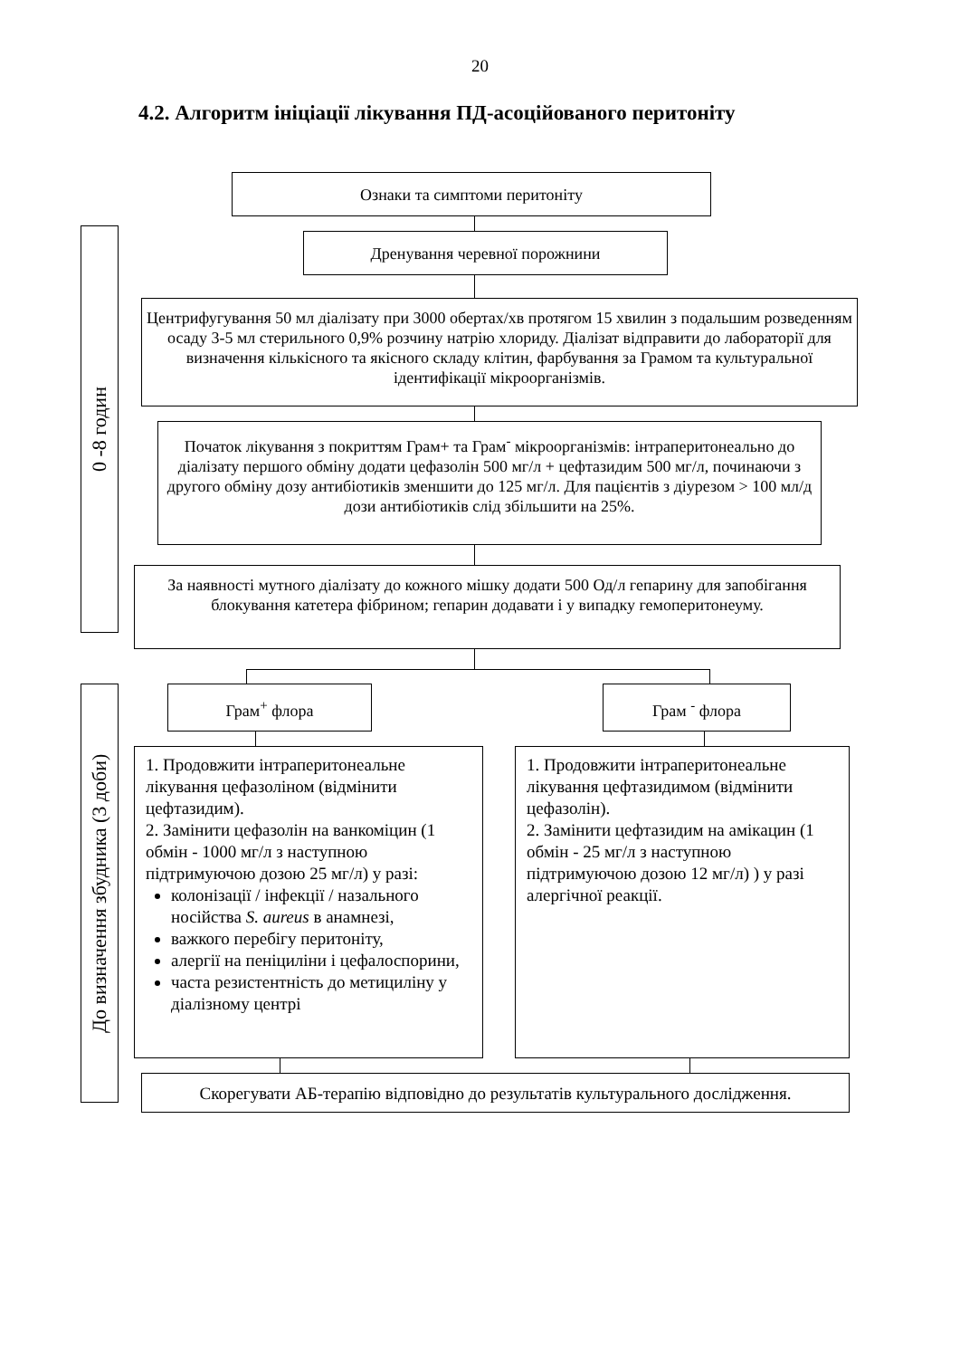20
4.2. Алгоритм ініціації лікування ПД-асоційованого перитоніту
Ознаки та симптоми перитоніту
0 -8 годин
Дренування черевної порожнини
Центрифугування 50 мл діалізату при 3000 обертах/хв протягом 15 хвилин з подальшим розведенням осаду 3-5 мл стерильного 0,9% розчину натрію хлориду. Діалізат відправити до лабораторії для визначення кількісного та якісного складу клітин, фарбування за Грамом та культуральної ідентифікації мікроорганізмів.
Початок лікування з покриттям Грам+ та Грам<sup>-</sup> мікроорганізмів: інтраперитонеально до діалізату першого обміну додати цефазолін 500 мг/л + цефтазидим 500 мг/л, починаючи з другого обміну дозу антибіотиків зменшити до 125 мг/л. Для пацієнтів з діурезом > 100 мл/д дози антибіотиків слід збільшити на 25%.
За наявності мутного діалізату до кожного мішку додати 500 Од/л гепарину для запобігання блокування катетера фібрином; гепарин додавати і у випадку гемоперитонеуму.
До визначення збудника (3 доби)
Грам<sup>+</sup> флора Грам <sup>-</sup> флора
1. Продовжити інтраперитонеальне лікування цефазоліном (відмінити цефтазидим).
2. Замінити цефазолін на ванкоміцин (1 обмін - 1000 мг/л з наступною підтримуючою дозою 25 мг/л) у разі:
колонізації / інфекції / назального носійства S. aureus в анамнезі,
важкого перебігу перитоніту,
алергії на пеніциліни і цефалоспорини,
часта резистентність до метициліну у діалізному центрі
1. Продовжити інтраперитонеальне лікування цефтазидимом (відмінити цефазолін).
2. Замінити цефтазидим на амікацин (1 обмін - 25 мг/л з наступною підтримуючою дозою 12 мг/л) ) у разі алергічної реакції.
Скорегувати АБ-терапію відповідно до результатів культурального дослідження.